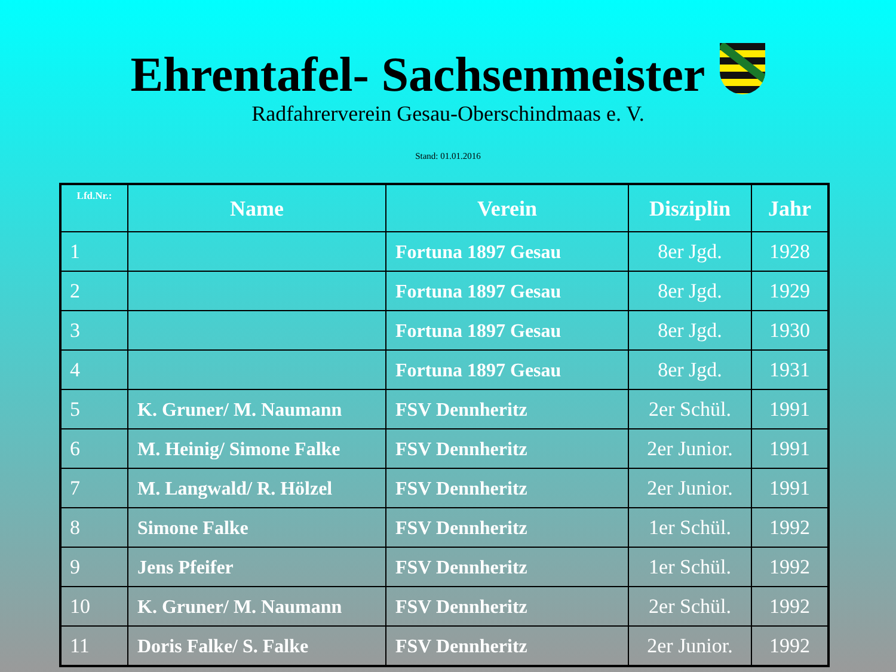Ehrentafel- Sachsenmeister
Radfahrerverein Gesau-Oberschindmaas e. V.
Stand: 01.01.2016
| Lfd.Nr.: | Name | Verein | Disziplin | Jahr |
| --- | --- | --- | --- | --- |
| 1 | | Fortuna 1897 Gesau | 8er Jgd. | 1928 |
| 2 | | Fortuna 1897 Gesau | 8er Jgd. | 1929 |
| 3 | | Fortuna 1897 Gesau | 8er Jgd. | 1930 |
| 4 | | Fortuna 1897 Gesau | 8er Jgd. | 1931 |
| 5 | K. Gruner/ M. Naumann | FSV Dennheritz | 2er Schül. | 1991 |
| 6 | M. Heinig/ Simone Falke | FSV Dennheritz | 2er Junior. | 1991 |
| 7 | M. Langwald/ R. Hölzel | FSV Dennheritz | 2er Junior. | 1991 |
| 8 | Simone Falke | FSV Dennheritz | 1er Schül. | 1992 |
| 9 | Jens Pfeifer | FSV Dennheritz | 1er Schül. | 1992 |
| 10 | K. Gruner/ M. Naumann | FSV Dennheritz | 2er Schül. | 1992 |
| 11 | Doris Falke/ S. Falke | FSV Dennheritz | 2er Junior. | 1992 |